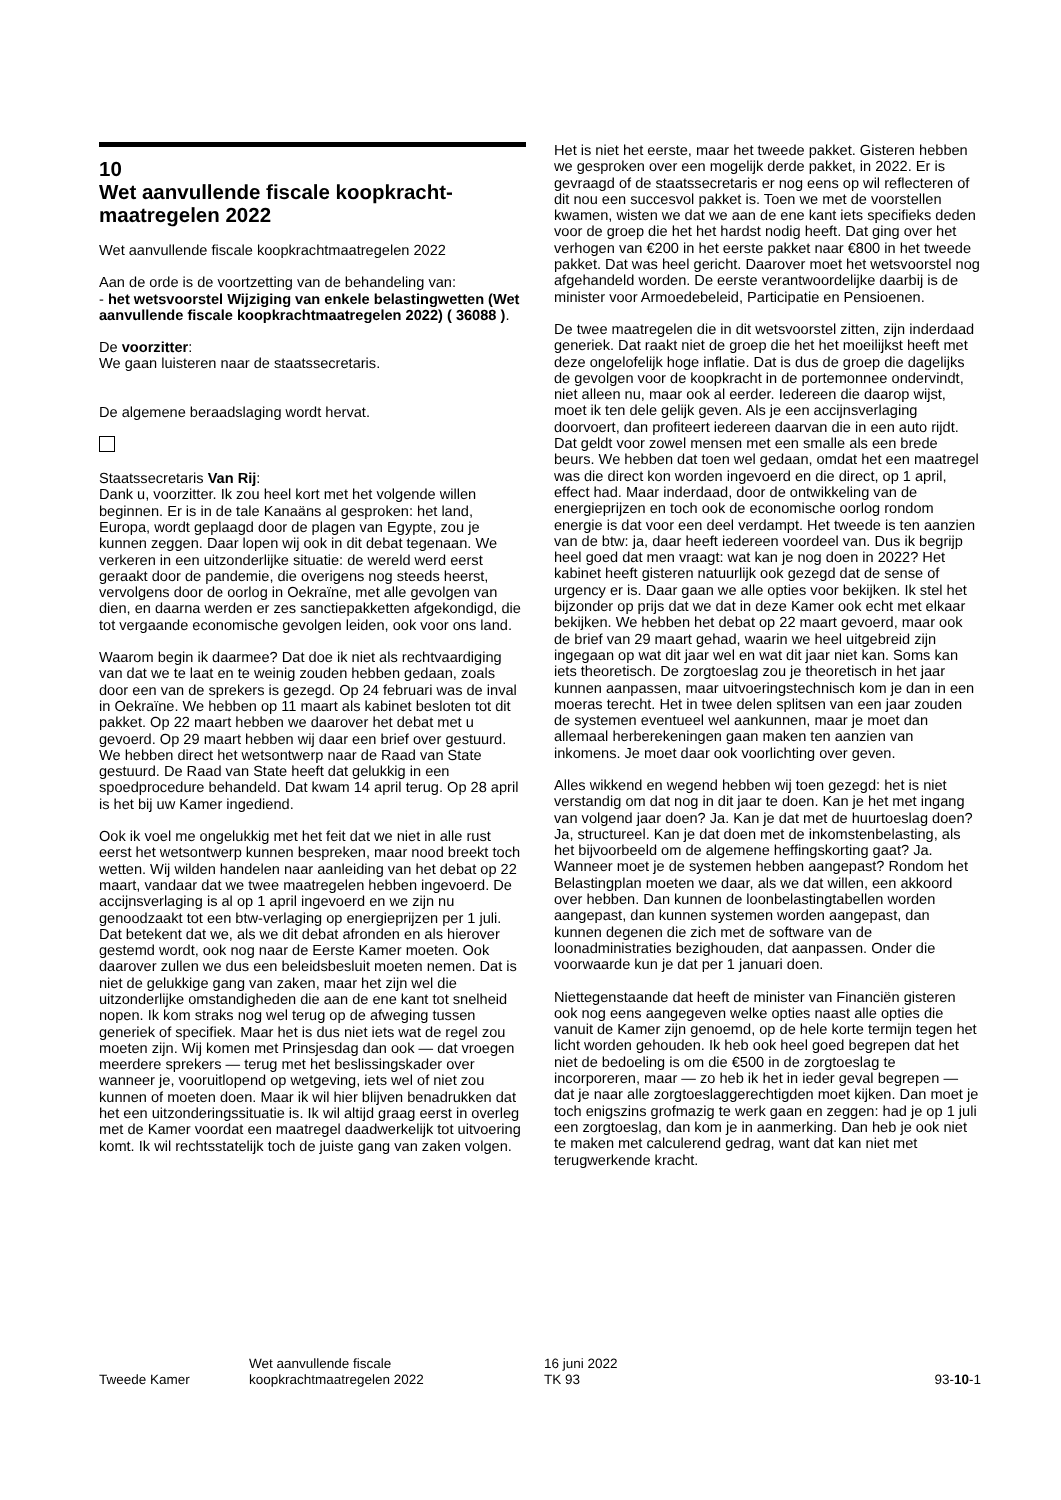10
Wet aanvullende fiscale koopkracht-maatregelen 2022
Wet aanvullende fiscale koopkrachtmaatregelen 2022
Aan de orde is de voortzetting van de behandeling van:
- het wetsvoorstel Wijziging van enkele belastingwetten (Wet aanvullende fiscale koopkrachtmaatregelen 2022) ( 36088 ).
De voorzitter:
We gaan luisteren naar de staatssecretaris.
De algemene beraadslaging wordt hervat.
Staatssecretaris Van Rij:
Dank u, voorzitter. Ik zou heel kort met het volgende willen beginnen. Er is in de tale Kanaäns al gesproken: het land, Europa, wordt geplaagd door de plagen van Egypte, zou je kunnen zeggen. Daar lopen wij ook in dit debat tegenaan. We verkeren in een uitzonderlijke situatie: de wereld werd eerst geraakt door de pandemie, die overigens nog steeds heerst, vervolgens door de oorlog in Oekraïne, met alle gevolgen van dien, en daarna werden er zes sanctiepakketten afgekondigd, die tot vergaande economische gevolgen leiden, ook voor ons land.
Waarom begin ik daarmee? Dat doe ik niet als rechtvaardiging van dat we te laat en te weinig zouden hebben gedaan, zoals door een van de sprekers is gezegd. Op 24 februari was de inval in Oekraïne. We hebben op 11 maart als kabinet besloten tot dit pakket. Op 22 maart hebben we daarover het debat met u gevoerd. Op 29 maart hebben wij daar een brief over gestuurd. We hebben direct het wetsontwerp naar de Raad van State gestuurd. De Raad van State heeft dat gelukkig in een spoedprocedure behandeld. Dat kwam 14 april terug. Op 28 april is het bij uw Kamer ingediend.
Ook ik voel me ongelukkig met het feit dat we niet in alle rust eerst het wetsontwerp kunnen bespreken, maar nood breekt toch wetten. Wij wilden handelen naar aanleiding van het debat op 22 maart, vandaar dat we twee maatregelen hebben ingevoerd. De accijnsverlaging is al op 1 april ingevoerd en we zijn nu genoodzaakt tot een btw-verlaging op energieprijzen per 1 juli. Dat betekent dat we, als we dit debat afronden en als hierover gestemd wordt, ook nog naar de Eerste Kamer moeten. Ook daarover zullen we dus een beleidsbesluit moeten nemen. Dat is niet de gelukkige gang van zaken, maar het zijn wel die uitzonderlijke omstandigheden die aan de ene kant tot snelheid nopen. Ik kom straks nog wel terug op de afweging tussen generiek of specifiek. Maar het is dus niet iets wat de regel zou moeten zijn. Wij komen met Prinsjesdag dan ook — dat vroegen meerdere sprekers — terug met het beslissingskader over wanneer je, vooruitlopend op wetgeving, iets wel of niet zou kunnen of moeten doen. Maar ik wil hier blijven benadrukken dat het een uitzonderingssituatie is. Ik wil altijd graag eerst in overleg met de Kamer voordat een maatregel daadwerkelijk tot uitvoering komt. Ik wil rechtsstatelijk toch de juiste gang van zaken volgen.
Het is niet het eerste, maar het tweede pakket. Gisteren hebben we gesproken over een mogelijk derde pakket, in 2022. Er is gevraagd of de staatssecretaris er nog eens op wil reflecteren of dit nou een succesvol pakket is. Toen we met de voorstellen kwamen, wisten we dat we aan de ene kant iets specifieks deden voor de groep die het het hardst nodig heeft. Dat ging over het verhogen van €200 in het eerste pakket naar €800 in het tweede pakket. Dat was heel gericht. Daarover moet het wetsvoorstel nog afgehandeld worden. De eerste verantwoordelijke daarbij is de minister voor Armoedebeleid, Participatie en Pensioenen.
De twee maatregelen die in dit wetsvoorstel zitten, zijn inderdaad generiek. Dat raakt niet de groep die het het moeilijkst heeft met deze ongelofelijk hoge inflatie. Dat is dus de groep die dagelijks de gevolgen voor de koopkracht in de portemonnee ondervindt, niet alleen nu, maar ook al eerder. Iedereen die daarop wijst, moet ik ten dele gelijk geven. Als je een accijnsverlaging doorvoert, dan profiteert iedereen daarvan die in een auto rijdt. Dat geldt voor zowel mensen met een smalle als een brede beurs. We hebben dat toen wel gedaan, omdat het een maatregel was die direct kon worden ingevoerd en die direct, op 1 april, effect had. Maar inderdaad, door de ontwikkeling van de energieprijzen en toch ook de economische oorlog rondom energie is dat voor een deel verdampt. Het tweede is ten aanzien van de btw: ja, daar heeft iedereen voordeel van. Dus ik begrijp heel goed dat men vraagt: wat kan je nog doen in 2022? Het kabinet heeft gisteren natuurlijk ook gezegd dat de sense of urgency er is. Daar gaan we alle opties voor bekijken. Ik stel het bijzonder op prijs dat we dat in deze Kamer ook echt met elkaar bekijken. We hebben het debat op 22 maart gevoerd, maar ook de brief van 29 maart gehad, waarin we heel uitgebreid zijn ingegaan op wat dit jaar wel en wat dit jaar niet kan. Soms kan iets theoretisch. De zorgtoeslag zou je theoretisch in het jaar kunnen aanpassen, maar uitvoeringstechnisch kom je dan in een moeras terecht. Het in twee delen splitsen van een jaar zouden de systemen eventueel wel aankunnen, maar je moet dan allemaal herberekeningen gaan maken ten aanzien van inkomens. Je moet daar ook voorlichting over geven.
Alles wikkend en wegend hebben wij toen gezegd: het is niet verstandig om dat nog in dit jaar te doen. Kan je het met ingang van volgend jaar doen? Ja. Kan je dat met de huurtoeslag doen? Ja, structureel. Kan je dat doen met de inkomstenbelasting, als het bijvoorbeeld om de algemene heffingskorting gaat? Ja. Wanneer moet je de systemen hebben aangepast? Rondom het Belastingplan moeten we daar, als we dat willen, een akkoord over hebben. Dan kunnen de loonbelastingtabellen worden aangepast, dan kunnen systemen worden aangepast, dan kunnen degenen die zich met de software van de loonadministraties bezighouden, dat aanpassen. Onder die voorwaarde kun je dat per 1 januari doen.
Niettegenstaande dat heeft de minister van Financiën gisteren ook nog eens aangegeven welke opties naast alle opties die vanuit de Kamer zijn genoemd, op de hele korte termijn tegen het licht worden gehouden. Ik heb ook heel goed begrepen dat het niet de bedoeling is om die €500 in de zorgtoeslag te incorporeren, maar — zo heb ik het in ieder geval begrepen — dat je naar alle zorgtoeslaggerechtigden moet kijken. Dan moet je toch enigszins grofmazig te werk gaan en zeggen: had je op 1 juli een zorgtoeslag, dan kom je in aanmerking. Dan heb je ook niet te maken met calculerend gedrag, want dat kan niet met terugwerkende kracht.
Tweede Kamer
Wet aanvullende fiscale
koopkrachtmaatregelen 2022
16 juni 2022
TK 93
93-10-1